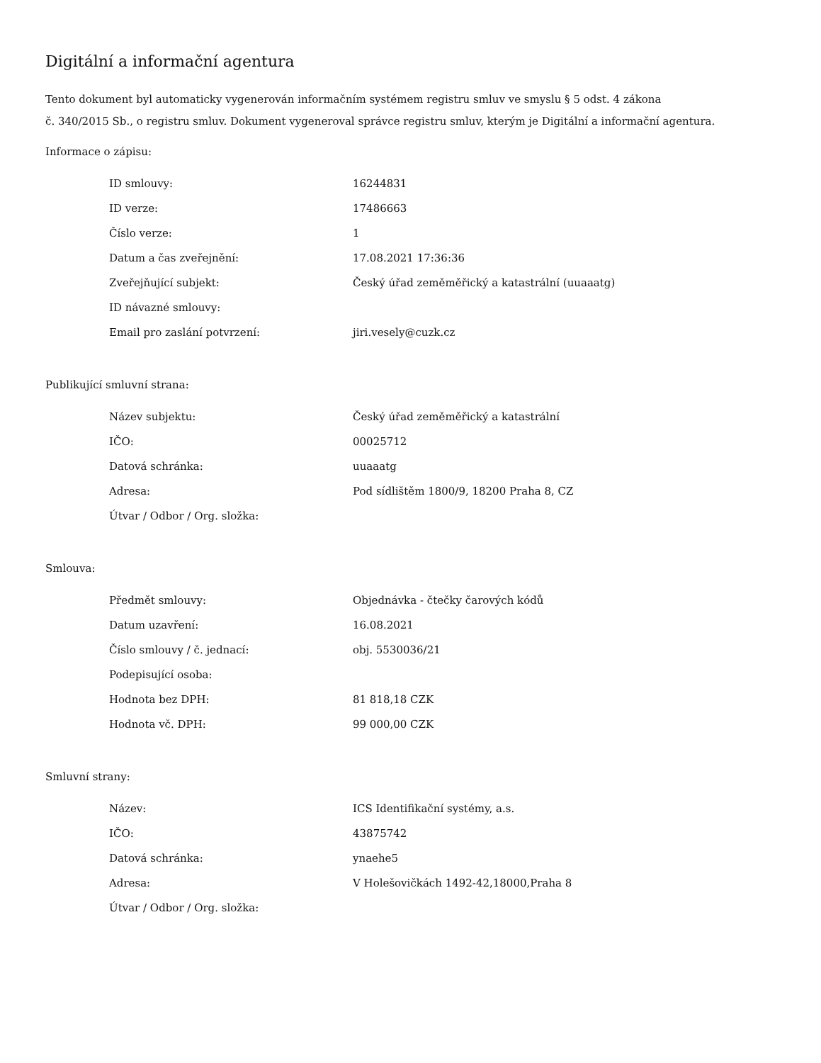Digitální a informační agentura
Tento dokument byl automaticky vygenerován informačním systémem registru smluv ve smyslu § 5 odst. 4 zákona
č. 340/2015 Sb., o registru smluv. Dokument vygeneroval správce registru smluv, kterým je Digitální a informační agentura.
Informace o zápisu:
| ID smlouvy: | 16244831 |
| ID verze: | 17486663 |
| Číslo verze: | 1 |
| Datum a čas zveřejnění: | 17.08.2021 17:36:36 |
| Zveřejňující subjekt: | Český úřad zeměměřický a katastrální (uuaaatg) |
| ID návazné smlouvy: | |
| Email pro zaslání potvrzení: | jiri.vesely@cuzk.cz |
Publikující smluvní strana:
| Název subjektu: | Český úřad zeměměřický a katastrální |
| IČO: | 00025712 |
| Datová schránka: | uuaaatg |
| Adresa: | Pod sídlištěm 1800/9, 18200 Praha 8, CZ |
| Útvar / Odbor / Org. složka: | |
Smlouva:
| Předmět smlouvy: | Objednávka - čtečky čarových kódů |
| Datum uzavření: | 16.08.2021 |
| Číslo smlouvy / č. jednací: | obj. 5530036/21 |
| Podepisující osoba: | |
| Hodnota bez DPH: | 81 818,18 CZK |
| Hodnota vč. DPH: | 99 000,00 CZK |
Smluvní strany:
| Název: | ICS Identifikační systémy, a.s. |
| IČO: | 43875742 |
| Datová schránka: | ynaehe5 |
| Adresa: | V Holešovičkách 1492-42,18000,Praha 8 |
| Útvar / Odbor / Org. složka: | |